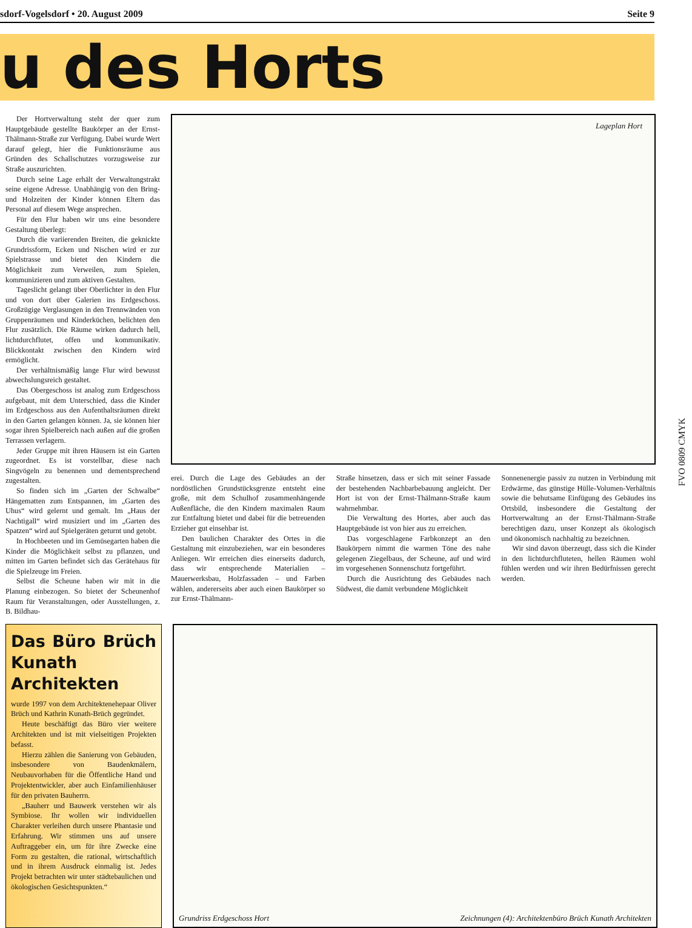sdorf-Vogelsdorf • 20. August 2009 Seite 9
u des Horts
Der Hortverwaltung steht der quer zum Hauptgebäude gestellte Baukörper an der Ernst-Thälmann-Straße zur Verfügung. Dabei wurde Wert darauf gelegt, hier die Funktionsräume aus Gründen des Schallschutzes vorzugsweise zur Straße auszurichten.
Durch seine Lage erhält der Verwaltungstrakt seine eigene Adresse. Unabhängig von den Bring- und Holzeiten der Kinder können Eltern das Personal auf diesem Wege ansprechen.
Für den Flur haben wir uns eine besondere Gestaltung überlegt:
Durch die variierenden Breiten, die geknickte Grundrissform, Ecken und Nischen wird er zur Spielstrasse und bietet den Kindern die Möglichkeit zum Verweilen, zum Spielen, kommunizieren und zum aktiven Gestalten.
Tageslicht gelangt über Oberlichter in den Flur und von dort über Galerien ins Erdgeschoss. Großzügige Verglasungen in den Trennwänden von Gruppenräumen und Kinderküchen, belichten den Flur zusätzlich. Die Räume wirken dadurch hell, lichtdurchflutet, offen und kommunikativ. Blickkontakt zwischen den Kindern wird ermöglicht.
Der verhältnismäßig lange Flur wird bewusst abwechslungsreich gestaltet.
Das Obergeschoss ist analog zum Erdgeschoss aufgebaut, mit dem Unterschied, dass die Kinder im Erdgeschoss aus den Aufenthaltsräumen direkt in den Garten gelangen können. Ja, sie können hier sogar ihren Spielbereich nach außen auf die großen Terrassen verlagern.
Jeder Gruppe mit ihren Häusern ist ein Garten zugeordnet. Es ist vorstellbar, diese nach Singvögeln zu benennen und dementsprechend zugestalten.
So finden sich im „Garten der Schwalbe“ Hängematten zum Entspannen, im „Garten des Uhus“ wird gelernt und gemalt. Im „Haus der Nachtigall“ wird musiziert und im „Garten des Spatzen“ wird auf Spielgeräten geturnt und getobt.
In Hochbeeten und im Gemüsegarten haben die Kinder die Möglichkeit selbst zu pflanzen, und mitten im Garten befindet sich das Gerätehaus für die Spielzeuge im Freien.
Selbst die Scheune haben wir mit in die Planung einbezogen. So bietet der Scheunenhof Raum für Veranstaltungen, oder Ausstellungen, z. B. Bildhau-
Lageplan Hort
erei. Durch die Lage des Gebäudes an der nordöstlichen Grundstücksgrenze entsteht eine große, mit dem Schulhof zusammenhängende Außenfläche, die den Kindern maximalen Raum zur Entfaltung bietet und dabei für die betreuenden Erzieher gut einsehbar ist.
Den baulichen Charakter des Ortes in die Gestaltung mit einzubeziehen, war ein besonderes Anliegen. Wir erreichen dies einerseits dadurch, dass wir entsprechende Materialien – Mauerwerksbau, Holzfassaden – und Farben wählen, andererseits aber auch einen Baukörper so zur Ernst-Thälmann-
Straße hinsetzen, dass er sich mit seiner Fassade der bestehenden Nachbarbebauung angleicht. Der Hort ist von der Ernst-Thälmann-Straße kaum wahrnehmbar.
Die Verwaltung des Hortes, aber auch das Hauptgebäude ist von hier aus zu erreichen.
Das vorgeschlagene Farbkonzept an den Baukörpern nimmt die warmen Töne des nahe gelegenen Ziegelbaus, der Scheune, auf und wird im vorgesehenen Sonnenschutz fortgeführt.
Durch die Ausrichtung des Gebäudes nach Südwest, die damit verbundene Möglichkeit
Sonnenenergie passiv zu nutzen in Verbindung mit Erdwärme, das günstige Hülle-Volumen-Verhältnis sowie die behutsame Einfügung des Gebäudes ins Ortsbild, insbesondere die Gestaltung der Hortverwaltung an der Ernst-Thälmann-Straße berechtigen dazu, unser Konzept als ökologisch und ökonomisch nachhaltig zu bezeichnen.
Wir sind davon überzeugt, dass sich die Kinder in den lichtdurchfluteten, hellen Räumen wohl fühlen werden und wir ihren Bedürfnissen gerecht werden.
Das Büro Brüch Kunath Architekten
wurde 1997 von dem Architektenehepaar Oliver Brüch und Kathrin Kunath-Brüch gegründet.
Heute beschäftigt das Büro vier weitere Architekten und ist mit vielseitigen Projekten befasst.
Hierzu zählen die Sanierung von Gebäuden, insbesondere von Baudenkmälern, Neubauvorhaben für die Öffentliche Hand und Projektentwickler, aber auch Einfamilienhäuser für den privaten Bauherrn.
„Bauherr und Bauwerk verstehen wir als Symbiose. Ihr wollen wir individuellen Charakter verleihen durch unsere Phantasie und Erfahrung. Wir stimmen uns auf unsere Auftraggeber ein, um für ihre Zwecke eine Form zu gestalten, die rational, wirtschaftlich und in ihrem Ausdruck einmalig ist. Jedes Projekt betrachten wir unter städtebaulichen und ökologischen Gesichtspunkten.“
Grundriss Erdgeschoss Hort Zeichnungen (4): Architektenbüro Brüch Kunath Architekten
FVO 0809 CMYK